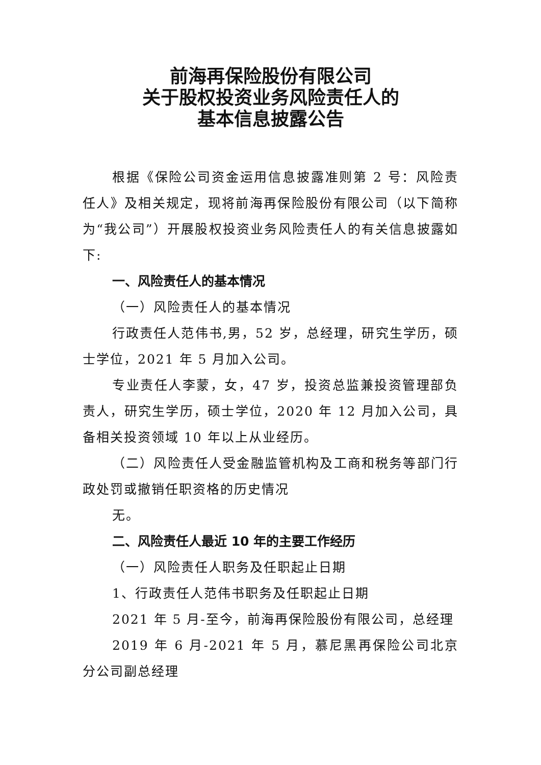前海再保险股份有限公司
关于股权投资业务风险责任人的
基本信息披露公告
根据《保险公司资金运用信息披露准则第 2 号：风险责任人》及相关规定，现将前海再保险股份有限公司（以下简称为“我公司”）开展股权投资业务风险责任人的有关信息披露如下:
一、风险责任人的基本情况
（一）风险责任人的基本情况
行政责任人范伟书,男，52 岁，总经理，研究生学历，硕士学位，2021 年 5 月加入公司。
专业责任人李蒙，女，47 岁，投资总监兼投资管理部负责人，研究生学历，硕士学位，2020 年 12 月加入公司，具备相关投资领域 10 年以上从业经历。
（二）风险责任人受金融监管机构及工商和税务等部门行政处罚或撤销任职资格的历史情况
无。
二、风险责任人最近 10 年的主要工作经历
（一）风险责任人职务及任职起止日期
1、行政责任人范伟书职务及任职起止日期
2021 年 5 月-至今，前海再保险股份有限公司，总经理
2019 年 6 月-2021 年 5 月，慕尼黑再保险公司北京分公司副总经理